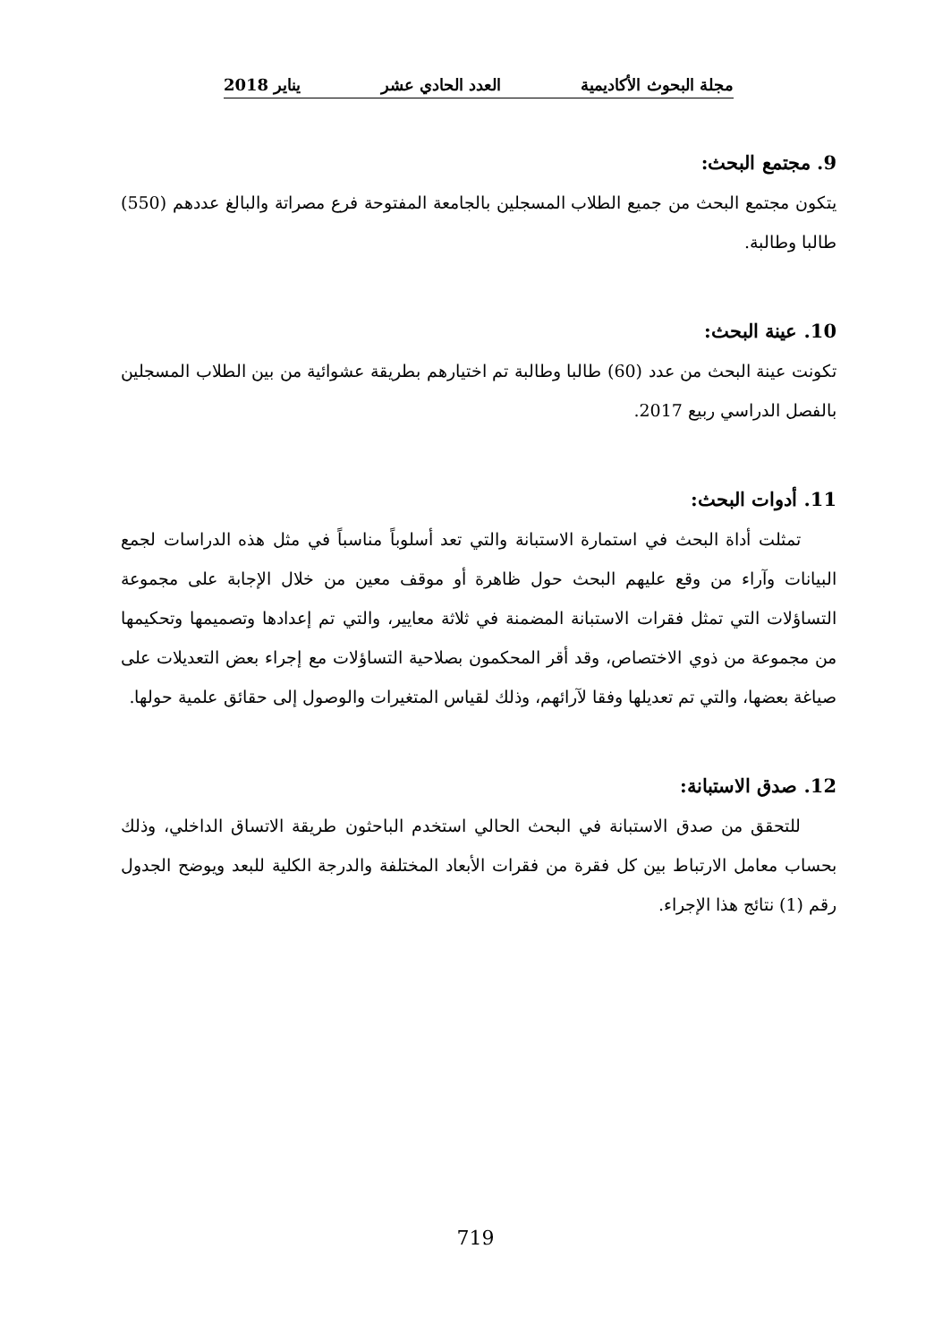مجلة البحوث الأكاديمية العدد الحادي عشر يناير 2018
9. مجتمع البحث:
يتكون مجتمع البحث من جميع الطلاب المسجلين بالجامعة المفتوحة فرع مصراتة والبالغ عددهم (550) طالبا وطالبة.
10. عينة البحث:
تكونت عينة البحث من عدد (60) طالبا وطالبة تم اختيارهم بطريقة عشوائية من بين الطلاب المسجلين بالفصل الدراسي ربيع 2017.
11. أدوات البحث:
تمثلت أداة البحث في استمارة الاستبانة والتي تعد أسلوباً مناسباً في مثل هذه الدراسات لجمع البيانات وآراء من وقع عليهم البحث حول ظاهرة أو موقف معين من خلال الإجابة على مجموعة التساؤلات التي تمثل فقرات الاستبانة المضمنة في ثلاثة معايير، والتي تم إعدادها وتصميمها وتحكيمها من مجموعة من ذوي الاختصاص، وقد أقر المحكمون بصلاحية التساؤلات مع إجراء بعض التعديلات على صياغة بعضها، والتي تم تعديلها وفقا لآرائهم، وذلك لقياس المتغيرات والوصول إلى حقائق علمية حولها.
12. صدق الاستبانة:
للتحقق من صدق الاستبانة في البحث الحالي استخدم الباحثون طريقة الاتساق الداخلي، وذلك بحساب معامل الارتباط بين كل فقرة من فقرات الأبعاد المختلفة والدرجة الكلية للبعد ويوضح الجدول رقم (1) نتائج هذا الإجراء.
719